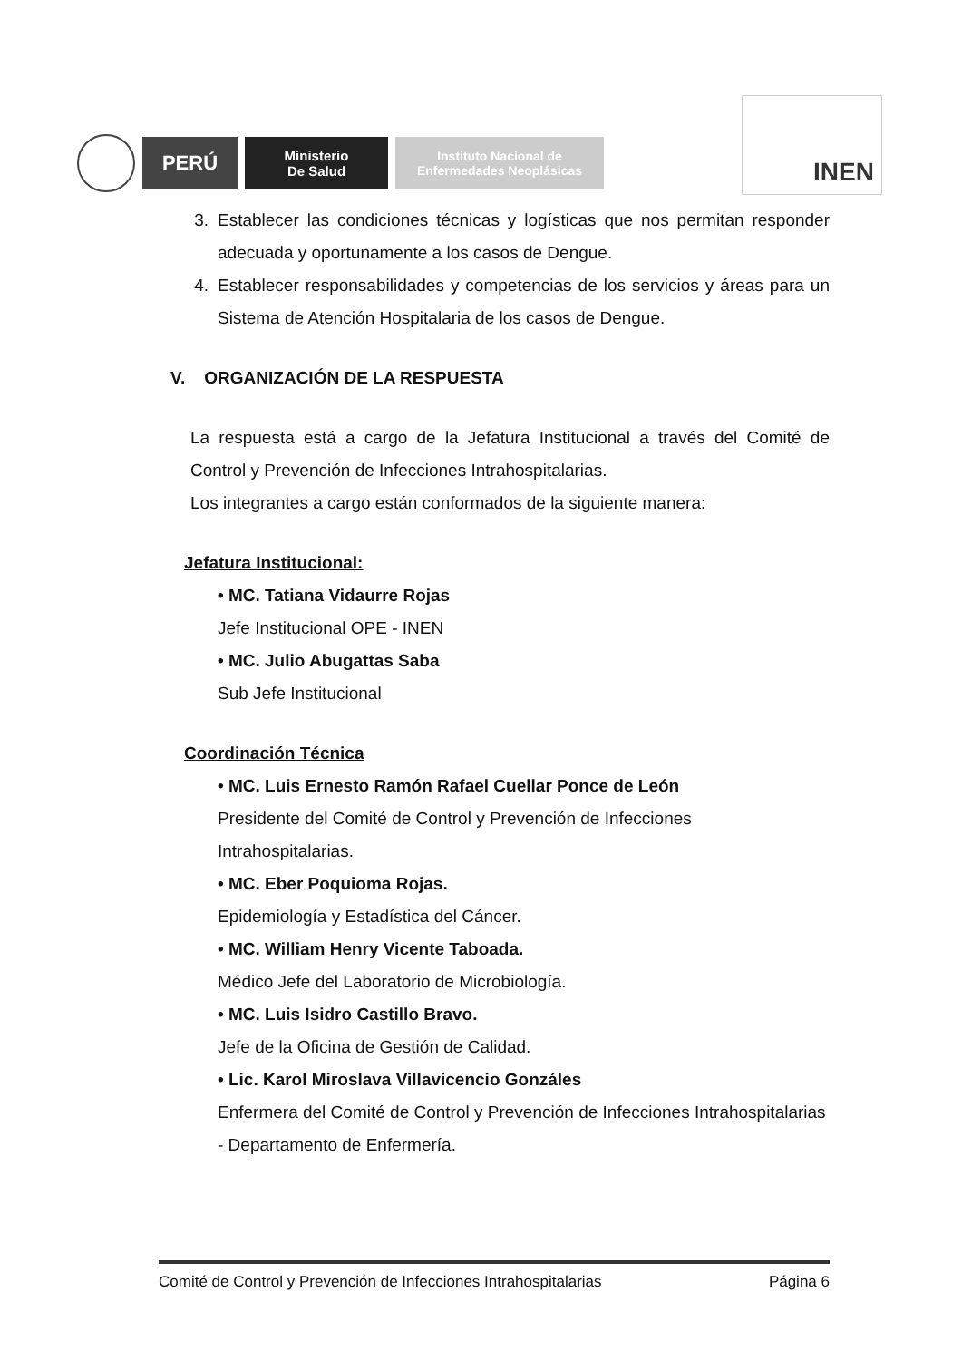PERÚ
Ministerio
De Salud
Instituto Nacional de
Enfermedades Neoplásicas
INEN
3. Establecer las condiciones técnicas y logísticas que nos permitan responder adecuada y oportunamente a los casos de Dengue.
4. Establecer responsabilidades y competencias de los servicios y áreas para un Sistema de Atención Hospitalaria de los casos de Dengue.
V. ORGANIZACIÓN DE LA RESPUESTA
La respuesta está a cargo de la Jefatura Institucional a través del Comité de Control y Prevención de Infecciones Intrahospitalarias.
Los integrantes a cargo están conformados de la siguiente manera:
Jefatura Institucional:
• MC. Tatiana Vidaurre Rojas
Jefe Institucional OPE - INEN
• MC. Julio Abugattas Saba
Sub Jefe Institucional
Coordinación Técnica
• MC. Luis Ernesto Ramón Rafael Cuellar Ponce de León
Presidente del Comité de Control y Prevención de Infecciones Intrahospitalarias.
• MC. Eber Poquioma Rojas.
Epidemiología y Estadística del Cáncer.
• MC. William Henry Vicente Taboada.
Médico Jefe del Laboratorio de Microbiología.
• MC. Luis Isidro Castillo Bravo.
Jefe de la Oficina de Gestión de Calidad.
• Lic. Karol Miroslava Villavicencio Gonzáles
Enfermera del Comité de Control y Prevención de Infecciones Intrahospitalarias - Departamento de Enfermería.
Comité de Control y Prevención de Infecciones Intrahospitalarias Página 6